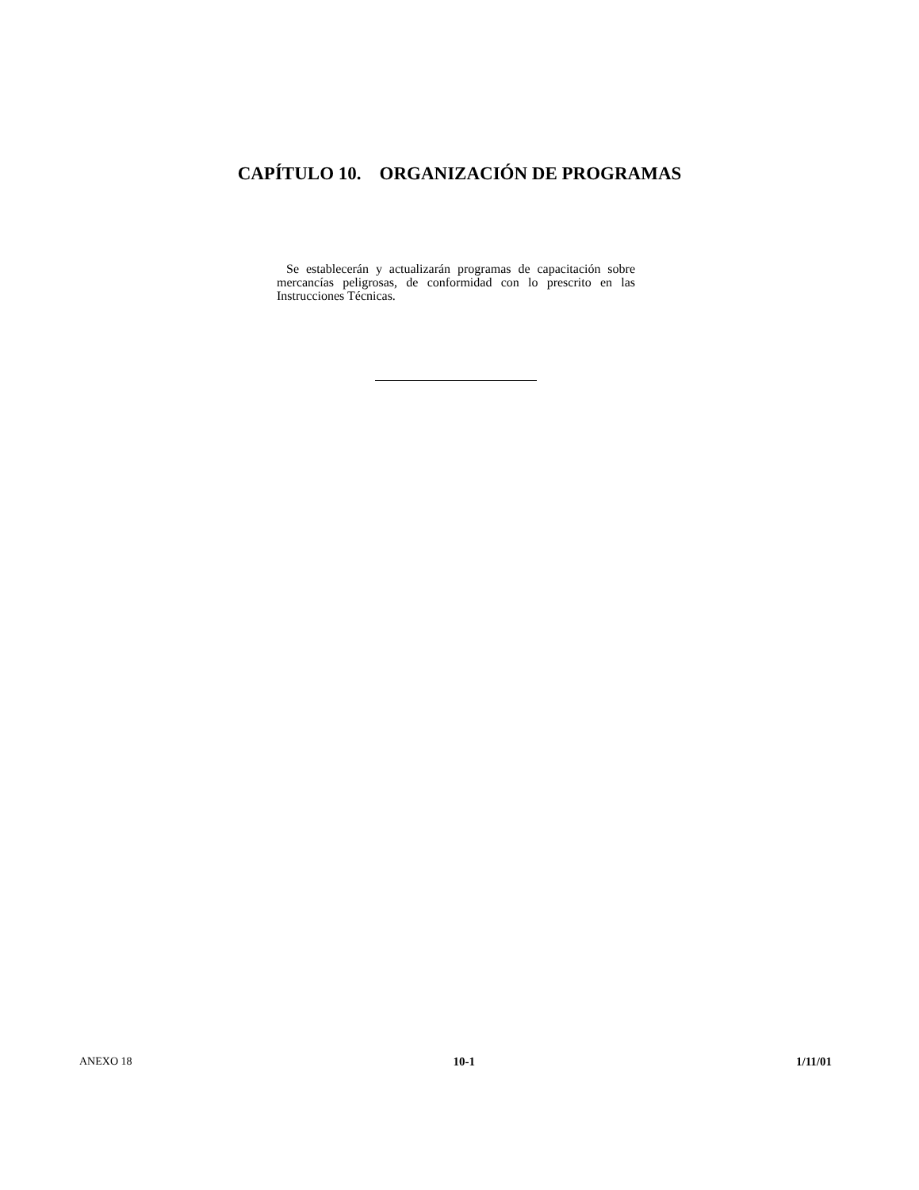CAPÍTULO 10. ORGANIZACIÓN DE PROGRAMAS
Se establecerán y actualizarán programas de capacitación sobre mercancías peligrosas, de conformidad con lo prescrito en las Instrucciones Técnicas.
ANEXO 18 10-1 1/11/01